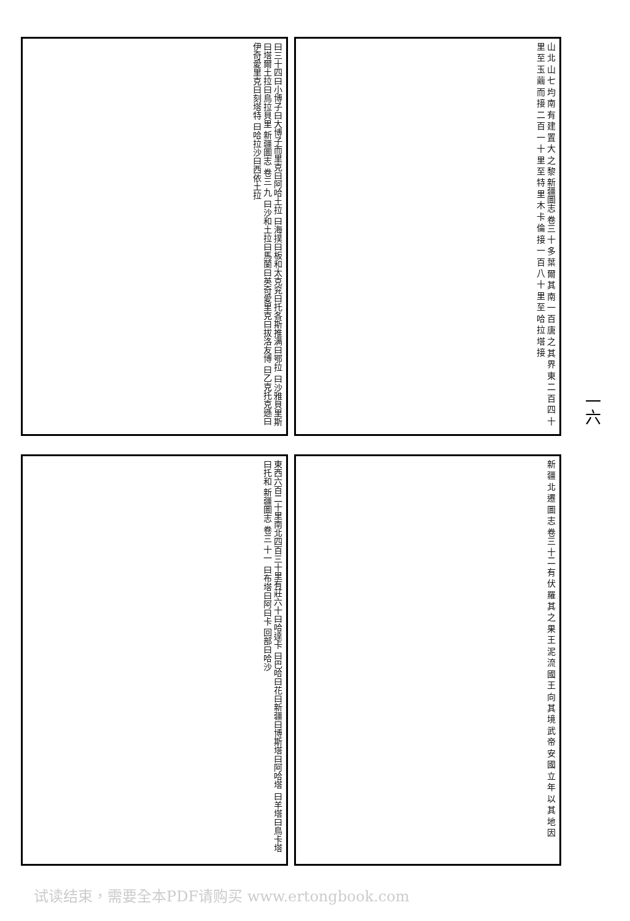曰三十四曰小博子曰大博子而里克曰阿哈土拉 曰海撲曰板和太克兖曰托各斯推满曰鄂拉 曰沙雅貝里斯曰塔爾土拉曰鳥拉貝里 新疆圖志 卷三 九 曰沙和土拉曰馬蘭曰英奇愛里克曰拔洛友博 曰乙克托克遜曰伊奇愛里克曰刻塔特 曰哈拉沙曰西依土拉
山 北 山 七 均 南 有 建 置 大 之 黎 新疆圖志 卷三 十 多 葉 爾 其 南 一 百 唐 之 其 界 東 二 百 四 十 里 至 玉 繭 而 接 二 百 一 十 里 至 特 里 木 卡 倫 接 一 百 八 十 里 至 哈 拉 塔 接
東西六百二十里南北四百三十里有莊六十曰哈達卡 曰巴哈曰花曰新疆曰博斯塔曰阿哈塔 曰羊塔曰鳥卡塔曰托和 新疆圖志 卷三 十一 曰布塔曰阿曰卡 回部曰哈沙
新 疆 北 遷 圖 志 卷三 十二 有 伏 羅 其 之 果 王 泥 流 國 王 向 其 境 武 帝 安 國 立 年 以 其 地 因
一六
试读结束，需要全本PDF请购买 www.ertongbook.com